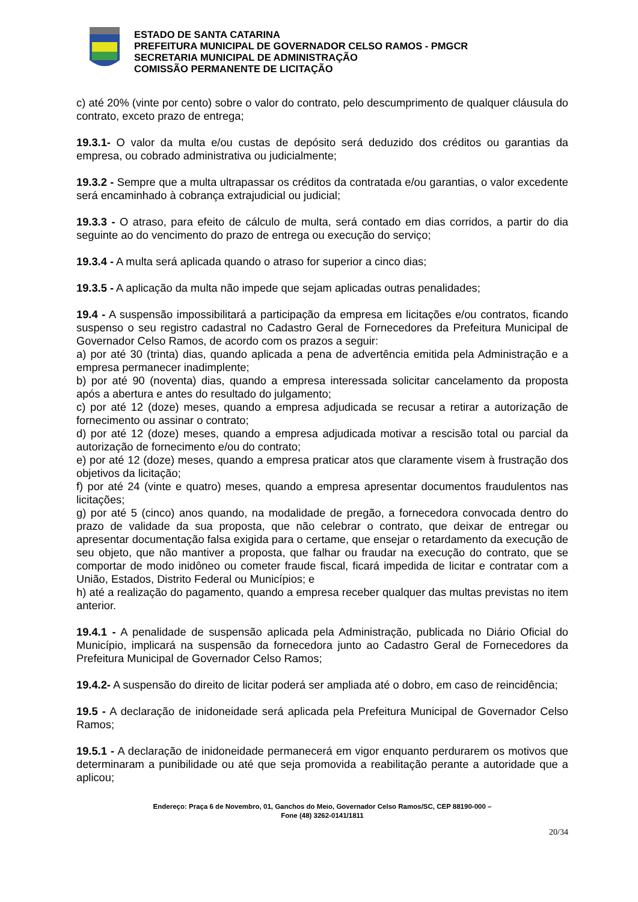ESTADO DE SANTA CATARINA
PREFEITURA MUNICIPAL DE GOVERNADOR CELSO RAMOS - PMGCR
SECRETARIA MUNICIPAL DE ADMINISTRAÇÃO
COMISSÃO PERMANENTE DE LICITAÇÃO
c) até 20% (vinte por cento) sobre o valor do contrato, pelo descumprimento de qualquer cláusula do contrato, exceto prazo de entrega;
19.3.1- O valor da multa e/ou custas de depósito será deduzido dos créditos ou garantias da empresa, ou cobrado administrativa ou judicialmente;
19.3.2 - Sempre que a multa ultrapassar os créditos da contratada e/ou garantias, o valor excedente será encaminhado à cobrança extrajudicial ou judicial;
19.3.3 - O atraso, para efeito de cálculo de multa, será contado em dias corridos, a partir do dia seguinte ao do vencimento do prazo de entrega ou execução do serviço;
19.3.4 - A multa será aplicada quando o atraso for superior a cinco dias;
19.3.5 - A aplicação da multa não impede que sejam aplicadas outras penalidades;
19.4 - A suspensão impossibilitará a participação da empresa em licitações e/ou contratos, ficando suspenso o seu registro cadastral no Cadastro Geral de Fornecedores da Prefeitura Municipal de Governador Celso Ramos, de acordo com os prazos a seguir:
a) por até 30 (trinta) dias, quando aplicada a pena de advertência emitida pela Administração e a empresa permanecer inadimplente;
b) por até 90 (noventa) dias, quando a empresa interessada solicitar cancelamento da proposta após a abertura e antes do resultado do julgamento;
c) por até 12 (doze) meses, quando a empresa adjudicada se recusar a retirar a autorização de fornecimento ou assinar o contrato;
d) por até 12 (doze) meses, quando a empresa adjudicada motivar a rescisão total ou parcial da autorização de fornecimento e/ou do contrato;
e) por até 12 (doze) meses, quando a empresa praticar atos que claramente visem à frustração dos objetivos da licitação;
f) por até 24 (vinte e quatro) meses, quando a empresa apresentar documentos fraudulentos nas licitações;
g) por até 5 (cinco) anos quando, na modalidade de pregão, a fornecedora convocada dentro do prazo de validade da sua proposta, que não celebrar o contrato, que deixar de entregar ou apresentar documentação falsa exigida para o certame, que ensejar o retardamento da execução de seu objeto, que não mantiver a proposta, que falhar ou fraudar na execução do contrato, que se comportar de modo inidôneo ou cometer fraude fiscal, ficará impedida de licitar e contratar com a União, Estados, Distrito Federal ou Municípios; e
h) até a realização do pagamento, quando a empresa receber qualquer das multas previstas no item anterior.
19.4.1 - A penalidade de suspensão aplicada pela Administração, publicada no Diário Oficial do Município, implicará na suspensão da fornecedora junto ao Cadastro Geral de Fornecedores da Prefeitura Municipal de Governador Celso Ramos;
19.4.2- A suspensão do direito de licitar poderá ser ampliada até o dobro, em caso de reincidência;
19.5 - A declaração de inidoneidade será aplicada pela Prefeitura Municipal de Governador Celso Ramos;
19.5.1 - A declaração de inidoneidade permanecerá em vigor enquanto perdurarem os motivos que determinaram a punibilidade ou até que seja promovida a reabilitação perante a autoridade que a aplicou;
Endereço: Praça 6 de Novembro, 01, Ganchos do Meio, Governador Celso Ramos/SC, CEP 88190-000 –
Fone (48) 3262-0141/1811
20/34